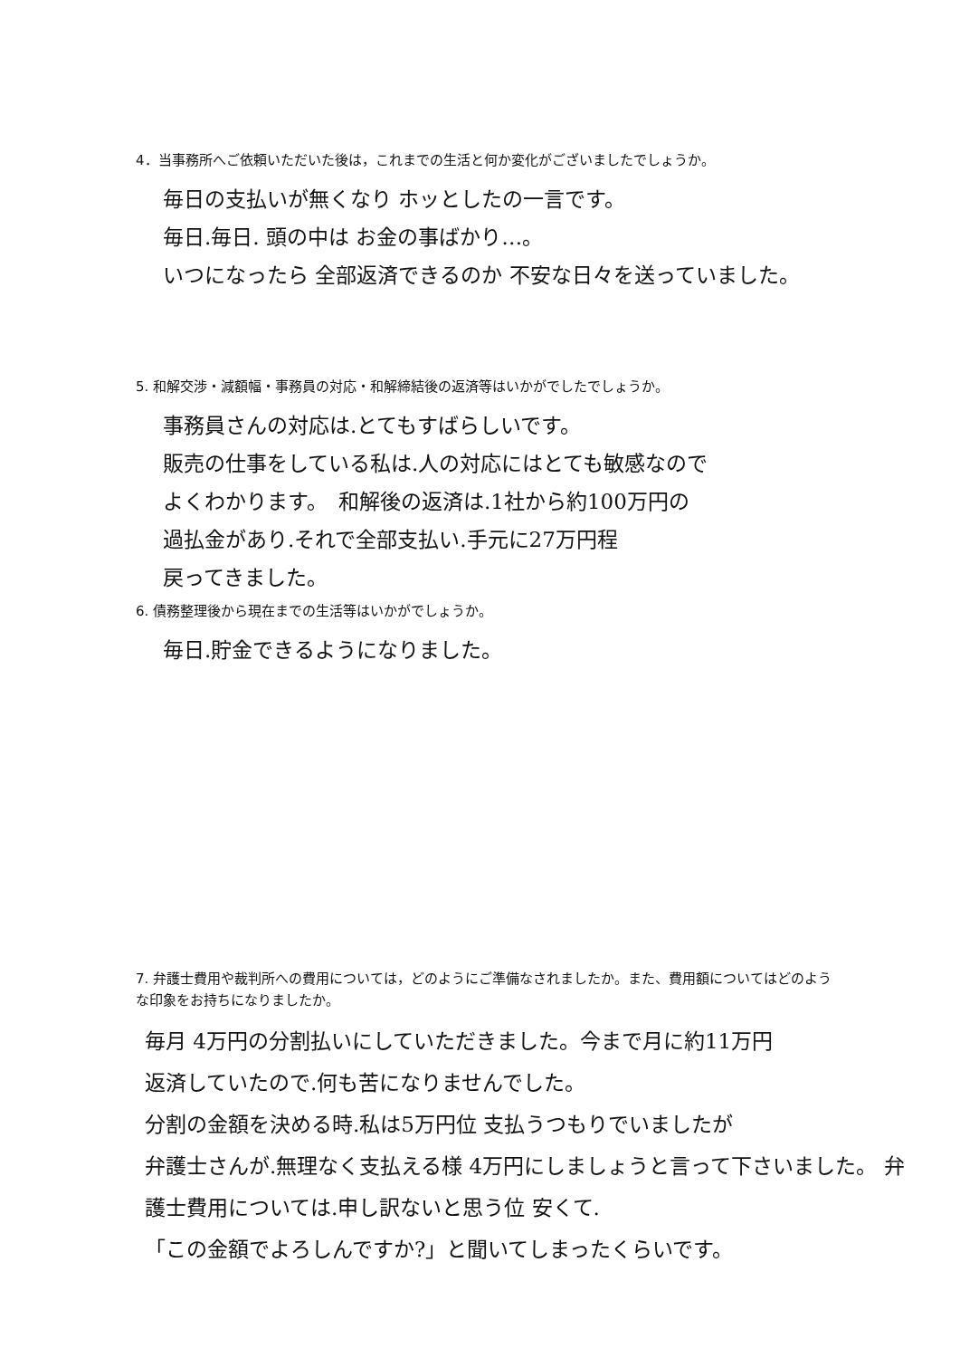4．当事務所へご依頼いただいた後は，これまでの生活と何か変化がございましたでしょうか。
毎日の支払いが無くなり ホッとしたの一言です。
毎日.毎日. 頭の中は お金の事ばかり…。
いつになったら 全部返済できるのか 不安な日々を送っていました。
5. 和解交渉・減額幅・事務員の対応・和解締結後の返済等はいかがでしたでしょうか。
事務員さんの対応は.とてもすばらしいです。
販売の仕事をしている私は.人の対応にはとても敏感なので
よくわかります。　和解後の返済は.1社から約100万円の
過払金があり.それで全部支払い.手元に27万円程
戻ってきました。
6. 債務整理後から現在までの生活等はいかがでしょうか。
毎日.貯金できるようになりました。
7. 弁護士費用や裁判所への費用については，どのようにご準備なされましたか。また、費用額についてはどのような印象をお持ちになりましたか。
毎月 4万円の分割払いにしていただきました。今まで月に約11万円
返済していたので.何も苦になりませんでした。
分割の金額を決める時.私は5万円位 支払うつもりでいましたが
弁護士さんが.無理なく支払える様 4万円にしましょうと言って下さいました。 弁護士費用については.申し訳ないと思う位 安くて.
「この金額でよろしんですか?」と聞いてしまったくらいです。